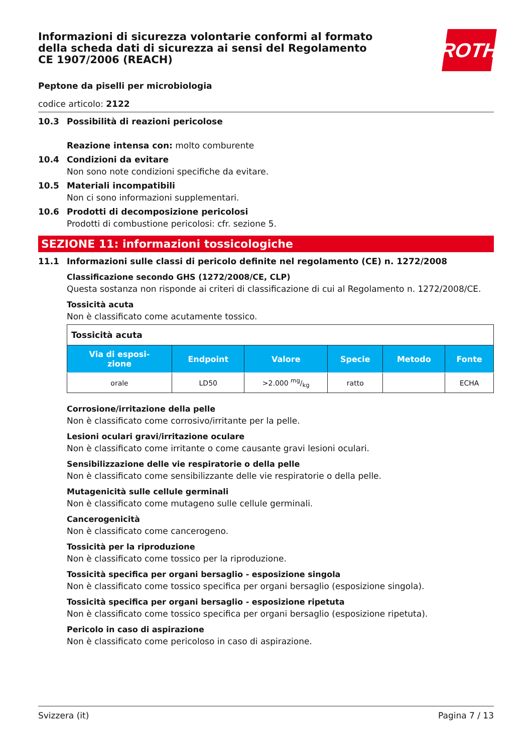ROTH
Informazioni di sicurezza volontarie conformi al formato della scheda dati di sicurezza ai sensi del Regolamento CE 1907/2006 (REACH)
Peptone da piselli per microbiologia
codice articolo: 2122
10.3 Possibilità di reazioni pericolose
Reazione intensa con: molto comburente
10.4 Condizioni da evitare
Non sono note condizioni specifiche da evitare.
10.5 Materiali incompatibili
Non ci sono informazioni supplementari.
10.6 Prodotti di decomposizione pericolosi
Prodotti di combustione pericolosi: cfr. sezione 5.
SEZIONE 11: informazioni tossicologiche
11.1 Informazioni sulle classi di pericolo definite nel regolamento (CE) n. 1272/2008
Classificazione secondo GHS (1272/2008/CE, CLP)
Questa sostanza non risponde ai criteri di classificazione di cui al Regolamento n. 1272/2008/CE.
Tossicità acuta
Non è classificato come acutamente tossico.
| Tossicità acuta | | | | | |
| Via di esposi- zione | Endpoint | Valore | Specie | Metodo | Fonte |
| orale | LD50 | >2.000 mg/kg | ratto | | ECHA |
Corrosione/irritazione della pelle
Non è classificato come corrosivo/irritante per la pelle.
Lesioni oculari gravi/irritazione oculare
Non è classificato come irritante o come causante gravi lesioni oculari.
Sensibilizzazione delle vie respiratorie o della pelle
Non è classificato come sensibilizzante delle vie respiratorie o della pelle.
Mutagenicità sulle cellule germinali
Non è classificato come mutageno sulle cellule germinali.
Cancerogenicità
Non è classificato come cancerogeno.
Tossicità per la riproduzione
Non è classificato come tossico per la riproduzione.
Tossicità specifica per organi bersaglio - esposizione singola
Non è classificato come tossico specifica per organi bersaglio (esposizione singola).
Tossicità specifica per organi bersaglio - esposizione ripetuta
Non è classificato come tossico specifica per organi bersaglio (esposizione ripetuta).
Pericolo in caso di aspirazione
Non è classificato come pericoloso in caso di aspirazione.
Svizzera (it) Pagina 7 / 13